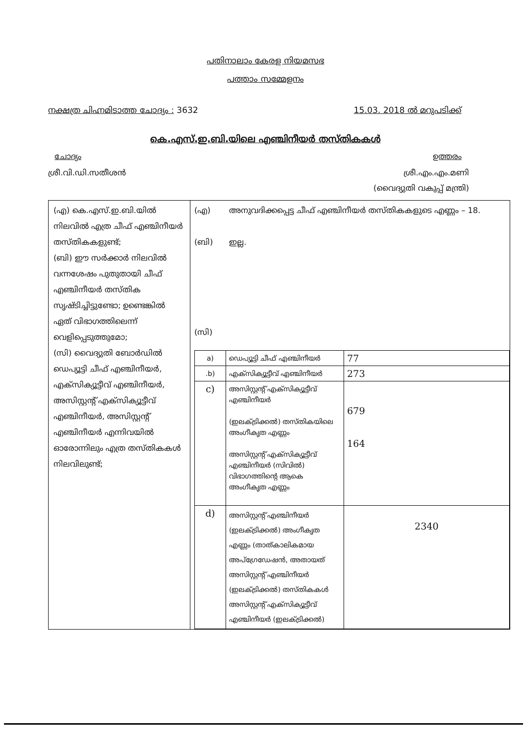പതിനാലാം കേരള നിയമസഭ
പത്താം സമ്മേളനം
നക്ഷത്ര ചിഹ്നമിടാത്ത ചോദ്യം : 3632 15.03. 2018 ൽ മറുപടിക്ക്
കെ.എസ്.ഇ.ബി.യിലെ എഞ്ചിനീയർ തസ്തികകൾ
ചോദ്യം ഉത്തരം
ശ്രീ.വി.ഡി.സതീശൻ ശ്രീ.എം.എം.മണി
(വൈദ്യുതി വകുപ്പ് മന്ത്രി)
| (എ) കെ.എസ്.ഇ.ബി.യിൽ നിലവിൽ എത്ര ചീഫ് എഞ്ചിനീയർ തസ്തികകളുണ്ട്; (ബി) ഈ സർക്കാർ നിലവിൽ വന്നശേഷം പുതുതായി ചീഫ് എഞ്ചിനീയർ തസ്തിക സൃഷ്ടിച്ചിട്ടുണ്ടോ; ഉണ്ടെങ്കിൽ ഏത് വിഭാഗത്തിലെന്ന് വെളിപ്പെടുത്തുമോ; (സി) വൈദ്യുതി ബോർഡിൽ ഡെപ്യൂട്ടി ചീഫ് എഞ്ചിനീയർ, എക്സിക്യൂട്ടീവ് എഞ്ചിനീയർ, അസിസ്റ്റന്റ് എക്സിക്യൂട്ടീവ് എഞ്ചിനീയർ, അസിസ്റ്റന്റ് എഞ്ചിനീയർ എന്നിവയിൽ ഓരോന്നിലും എത്ര തസ്തികകൾ നിലവിലുണ്ട്; | (എ) അനുവദിക്കപ്പെട്ട ചീഫ് എഞ്ചിനീയർ തസ്തികകളുടെ എണ്ണം – 18. (ബി) ഇല്ല. (സി) / a) / ഡെപ്യൂട്ടി ചീഫ് എഞ്ചിനീയർ / 77 / / .b) / എക്സിക്യൂട്ടീവ് എഞ്ചിനീയർ / 273 / / c) / അസിസ്റ്റന്റ് എക്സിക്യൂട്ടീവ് എഞ്ചിനീയർ (ഇലക്ട്രിക്കൽ) തസ്തികയിലെ അംഗീകൃത എണ്ണം അസിസ്റ്റന്റ് എക്സിക്യൂട്ടീവ് എഞ്ചിനീയർ (സിവിൽ) വിഭാഗത്തിന്റെ ആകെ അംഗീകൃത എണ്ണം / 679 164 / / d) / അസിസ്റ്റന്റ് എഞ്ചിനീയർ (ഇലക്ട്രിക്കൽ) അംഗീകൃത എണ്ണം (താത്കാലികമായ അപ്ഗ്രേഡേഷൻ, അതായത് അസിസ്റ്റന്റ് എഞ്ചിനീയർ (ഇലക്ട്രിക്കൽ) തസ്തികകൾ അസിസ്റ്റന്റ് എക്സിക്യൂട്ടീവ് എഞ്ചിനീയർ (ഇലക്ട്രിക്കൽ) / 2340 / |